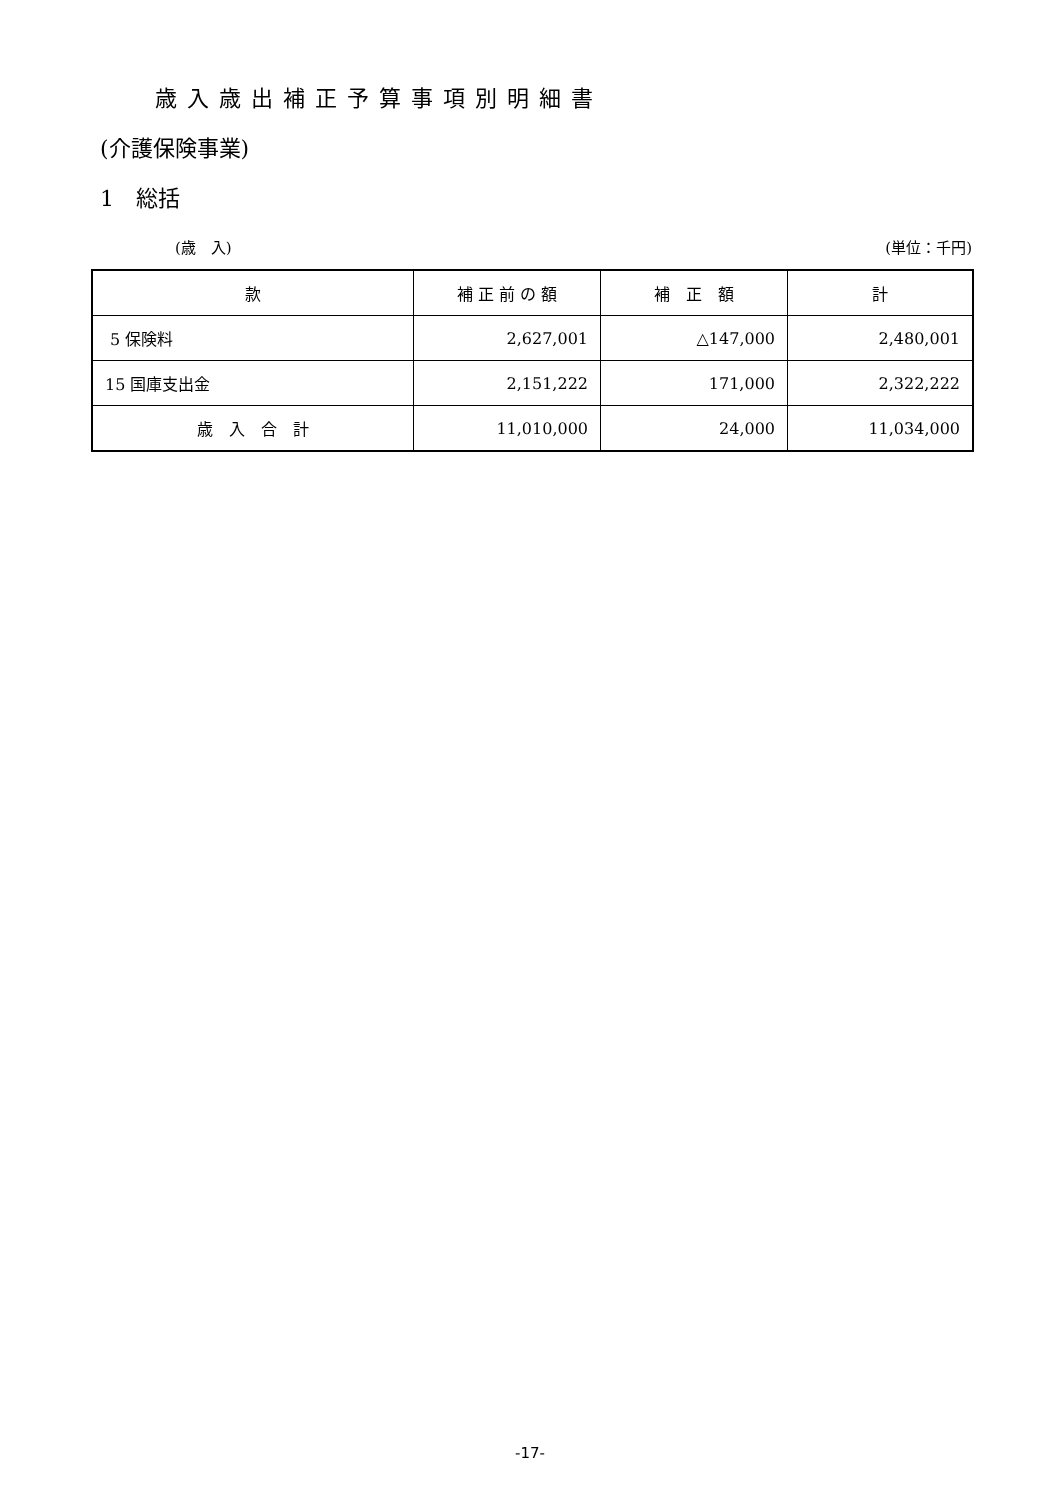歳入歳出補正予算事項別明細書
(介護保険事業)
1　総括
(歳　入) (単位：千円)
| 款 | 補 正 前 の 額 | 補 正 額 | 計 |
| --- | --- | --- | --- |
| 5 保険料 | 2,627,001 | △147,000 | 2,480,001 |
| 15 国庫支出金 | 2,151,222 | 171,000 | 2,322,222 |
| 歳 入 合 計 | 11,010,000 | 24,000 | 11,034,000 |
-17-